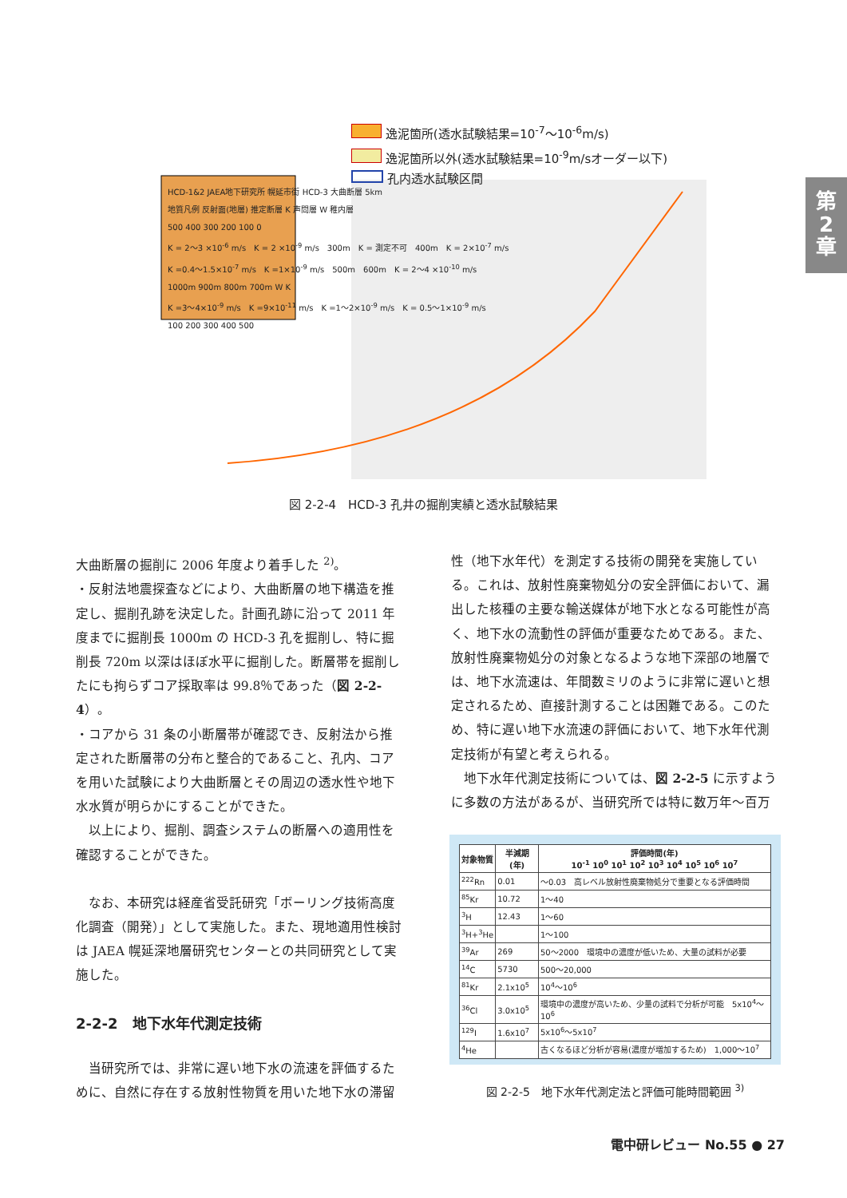逸泥箇所(透水試験結果=10<sup>-7</sup>～10<sup>-6</sup>m/s)
逸泥箇所以外(透水試験結果=10<sup>-9</sup>m/sオーダー以下)
孔内透水試験区間
HCD-1&2 JAEA地下研究所 幌延市街 HCD-3 大曲断層 5km
地質凡例 反射面(地層) 推定断層 K 声問層 W 稚内層
500 400 300 200 100 0
K = 2～3 ×10<sup>-6</sup> m/s　K = 2 ×10<sup>-9</sup> m/s　300m　K = 測定不可　400m　K = 2×10<sup>-7</sup> m/s
K =0.4～1.5×10<sup>-7</sup> m/s　K =1×10<sup>-9</sup> m/s　500m　600m　K = 2～4 ×10<sup>-10</sup> m/s
1000m 900m 800m 700m W K
K =3～4×10<sup>-9</sup> m/s　K =9×10<sup>-11</sup> m/s　K =1～2×10<sup>-9</sup> m/s　K = 0.5～1×10<sup>-9</sup> m/s
100 200 300 400 500
第
2
章
図 2-2-4　HCD-3 孔井の掘削実績と透水試験結果
大曲断層の掘削に 2006 年度より着手した <sup>2)</sup>。
・反射法地震探査などにより、大曲断層の地下構造を推定し、掘削孔跡を決定した。計画孔跡に沿って 2011 年度までに掘削長 1000m の HCD-3 孔を掘削し、特に掘削長 720m 以深はほぼ水平に掘削した。断層帯を掘削したにも拘らずコア採取率は 99.8％であった（図 2-2-4）。
・コアから 31 条の小断層帯が確認でき、反射法から推定された断層帯の分布と整合的であること、孔内、コアを用いた試験により大曲断層とその周辺の透水性や地下水水質が明らかにすることができた。
　以上により、掘削、調査システムの断層への適用性を確認することができた。
　なお、本研究は経産省受託研究「ボーリング技術高度化調査（開発）」として実施した。また、現地適用性検討は JAEA 幌延深地層研究センターとの共同研究として実施した。
2-2-2　地下水年代測定技術
　当研究所では、非常に遅い地下水の流速を評価するために、自然に存在する放射性物質を用いた地下水の滞留
性（地下水年代）を測定する技術の開発を実施している。これは、放射性廃棄物処分の安全評価において、漏出した核種の主要な輸送媒体が地下水となる可能性が高く、地下水の流動性の評価が重要なためである。また、放射性廃棄物処分の対象となるような地下深部の地層では、地下水流速は、年間数ミリのように非常に遅いと想定されるため、直接計測することは困難である。このため、特に遅い地下水流速の評価において、地下水年代測定技術が有望と考えられる。
　地下水年代測定技術については、図 2-2-5 に示すように多数の方法があるが、当研究所では特に数万年～百万
| 対象物質 | 半減期(年) | 評価時間(年) 10<sup>-1</sup> 10<sup>0</sup> 10<sup>1</sup> 10<sup>2</sup> 10<sup>3</sup> 10<sup>4</sup> 10<sup>5</sup> 10<sup>6</sup> 10<sup>7</sup> |
| --- | --- | --- |
| <sup>222</sup>Rn | 0.01 | ～0.03 高レベル放射性廃棄物処分で重要となる評価時間 |
| <sup>85</sup>Kr | 10.72 | 1～40 |
| <sup>3</sup>H | 12.43 | 1～60 |
| <sup>3</sup>H+<sup>3</sup>He | | 1～100 |
| <sup>39</sup>Ar | 269 | 50～2000 環境中の濃度が低いため、大量の試料が必要 |
| <sup>14</sup>C | 5730 | 500～20,000 |
| <sup>81</sup>Kr | 2.1x10<sup>5</sup> | 10<sup>4</sup>～10<sup>6</sup> |
| <sup>36</sup>Cl | 3.0x10<sup>5</sup> | 環境中の濃度が高いため、少量の試料で分析が可能 5x10<sup>4</sup>～10<sup>6</sup> |
| <sup>129</sup>I | 1.6x10<sup>7</sup> | 5x10<sup>6</sup>～5x10<sup>7</sup> |
| <sup>4</sup>He | | 古くなるほど分析が容易(濃度が増加するため) 1,000～10<sup>7</sup> |
図 2-2-5　地下水年代測定法と評価可能時間範囲 <sup>3)</sup>
電中研レビュー No.55 ● 27